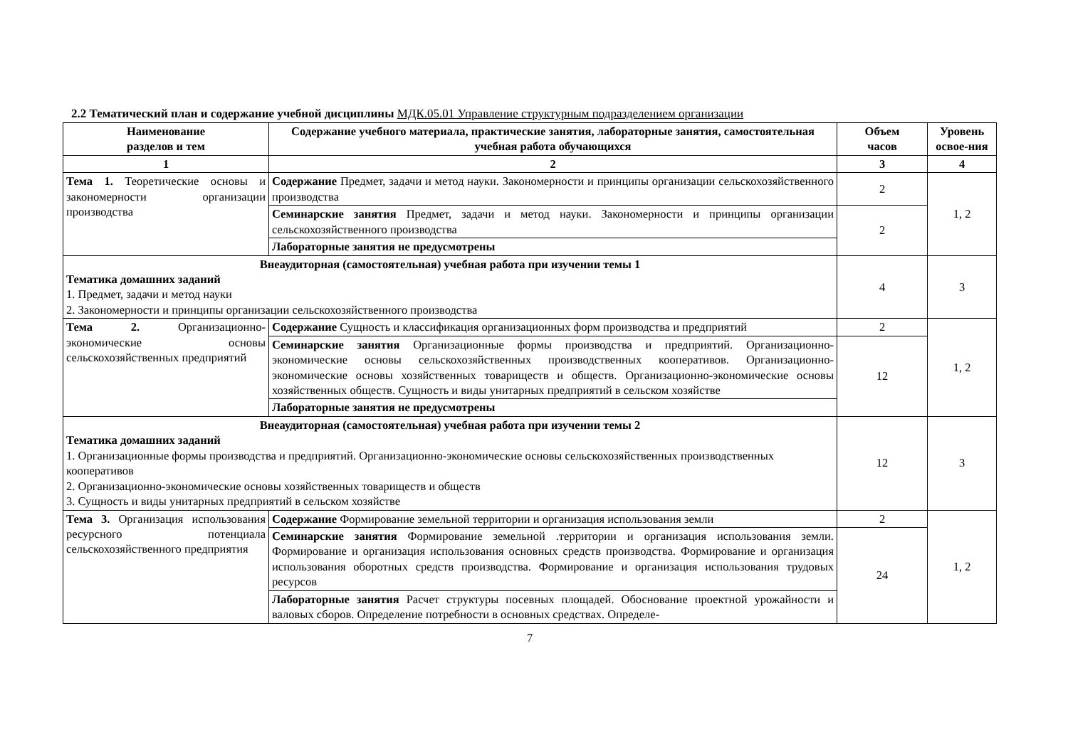2.2 Тематический план и содержание учебной дисциплины МДК.05.01 Управление структурным подразделением организации
| Наименование разделов и тем | Содержание учебного материала, практические занятия, лабораторные занятия, самостоятельная учебная работа обучающихся | Объем часов | Уровень освое-ния |
| --- | --- | --- | --- |
| 1 | 2 | 3 | 4 |
| Тема 1. Теоретические основы и закономерности организации производства | Содержание Предмет, задачи и метод науки. Закономерности и принципы организации сельскохозяйственного производства | 2 | 1, 2 |
| | Семинарские занятия Предмет, задачи и метод науки. Закономерности и принципы организации сельскохозяйственного производства | 2 | |
| | Лабораторные занятия не предусмотрены | | |
| Внеаудиторная (самостоятельная) учебная работа при изучении темы 1 Тематика домашних заданий 1. Предмет, задачи и метод науки 2. Закономерности и принципы организации сельскохозяйственного производства | | 4 | 3 |
| Тема 2. Организационно-экономические основы сельскохозяйственных предприятий | Содержание Сущность и классификация организационных форм производства и предприятий | 2 | 1, 2 |
| | Семинарские занятия Организационные формы производства и предприятий. Организационно-экономические основы сельскохозяйственных производственных кооперативов. Организационно-экономические основы хозяйственных товариществ и обществ. Организационно-экономические основы хозяйственных обществ. Сущность и виды унитарных предприятий в сельском хозяйстве | 12 | |
| | Лабораторные занятия не предусмотрены | | |
| Внеаудиторная (самостоятельная) учебная работа при изучении темы 2 Тематика домашних заданий 1. Организационные формы производства и предприятий. Организационно-экономические основы сельскохозяйственных производственных кооперативов 2. Организационно-экономические основы хозяйственных товариществ и обществ 3. Сущность и виды унитарных предприятий в сельском хозяйстве | | 12 | 3 |
| Тема 3. Организация использования ресурсного потенциала сельскохозяйственного предприятия | Содержание Формирование земельной территории и организация использования земли | 2 | 1, 2 |
| | Семинарские занятия Формирование земельной .территории и организация использования земли. Формирование и организация использования основных средств производства. Формирование и организация использования оборотных средств производства. Формирование и организация использования трудовых ресурсов | 24 | |
| | Лабораторные занятия Расчет структуры посевных площадей. Обоснование проектной урожайности и валовых сборов. Определение потребности в основных средствах. Определе- | | |
7